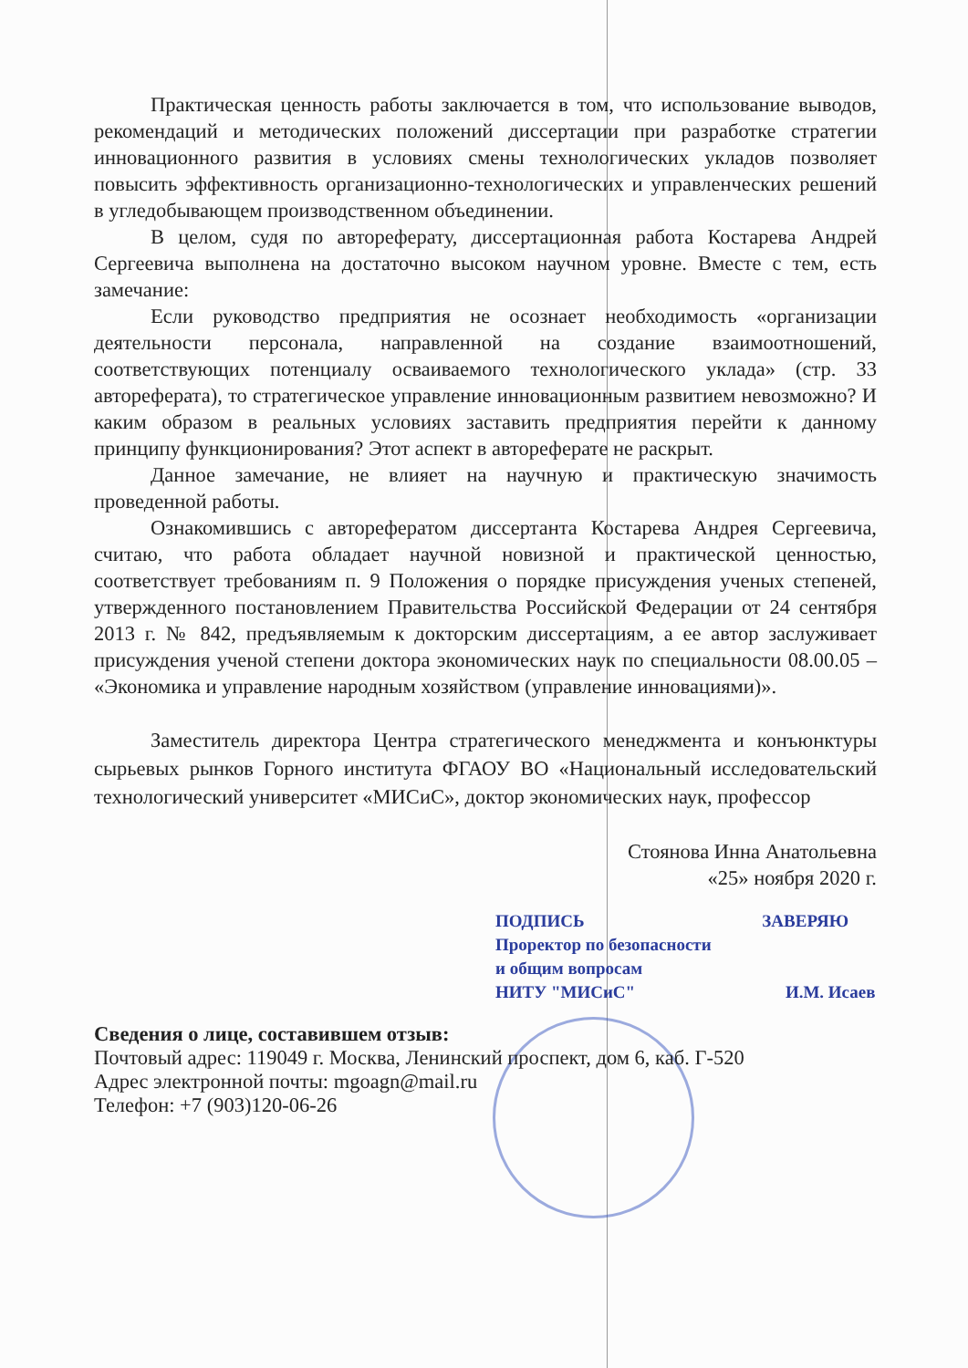Практическая ценность работы заключается в том, что использование выводов, рекомендаций и методических положений диссертации при разработке стратегии инновационного развития в условиях смены технологических укладов позволяет повысить эффективность организационно-технологических и управленческих решений в угледобывающем производственном объединении.
В целом, судя по автореферату, диссертационная работа Костарева Андрей Сергеевича выполнена на достаточно высоком научном уровне. Вместе с тем, есть замечание:
Если руководство предприятия не осознает необходимость «организации деятельности персонала, направленной на создание взаимоотношений, соответствующих потенциалу осваиваемого технологического уклада» (стр. 33 автореферата), то стратегическое управление инновационным развитием невозможно? И каким образом в реальных условиях заставить предприятия перейти к данному принципу функционирования? Этот аспект в автореферате не раскрыт.
Данное замечание, не влияет на научную и практическую значимость проведенной работы.
Ознакомившись с авторефератом диссертанта Костарева Андрея Сергеевича, считаю, что работа обладает научной новизной и практической ценностью, соответствует требованиям п. 9 Положения о порядке присуждения ученых степеней, утвержденного постановлением Правительства Российской Федерации от 24 сентября 2013 г. № 842, предъявляемым к докторским диссертациям, а ее автор заслуживает присуждения ученой степени доктора экономических наук по специальности 08.00.05 – «Экономика и управление народным хозяйством (управление инновациями)».
Заместитель директора Центра стратегического менеджмента и конъюнктуры сырьевых рынков Горного института ФГАОУ ВО «Национальный исследовательский технологический университет «МИСиС», доктор экономических наук, профессор
Стоянова Инна Анатольевна
«25» ноября 2020 г.
ПОДПИСЬ ЗАВЕРЯЮ
Проректор по безопасности
и общим вопросам
НИТУ "МИСиС" И.М. Исаев
Сведения о лице, составившем отзыв:
Почтовый адрес: 119049 г. Москва, Ленинский проспект, дом 6, каб. Г-520
Адрес электронной почты: mgoagn@mail.ru
Телефон: +7 (903)120-06-26